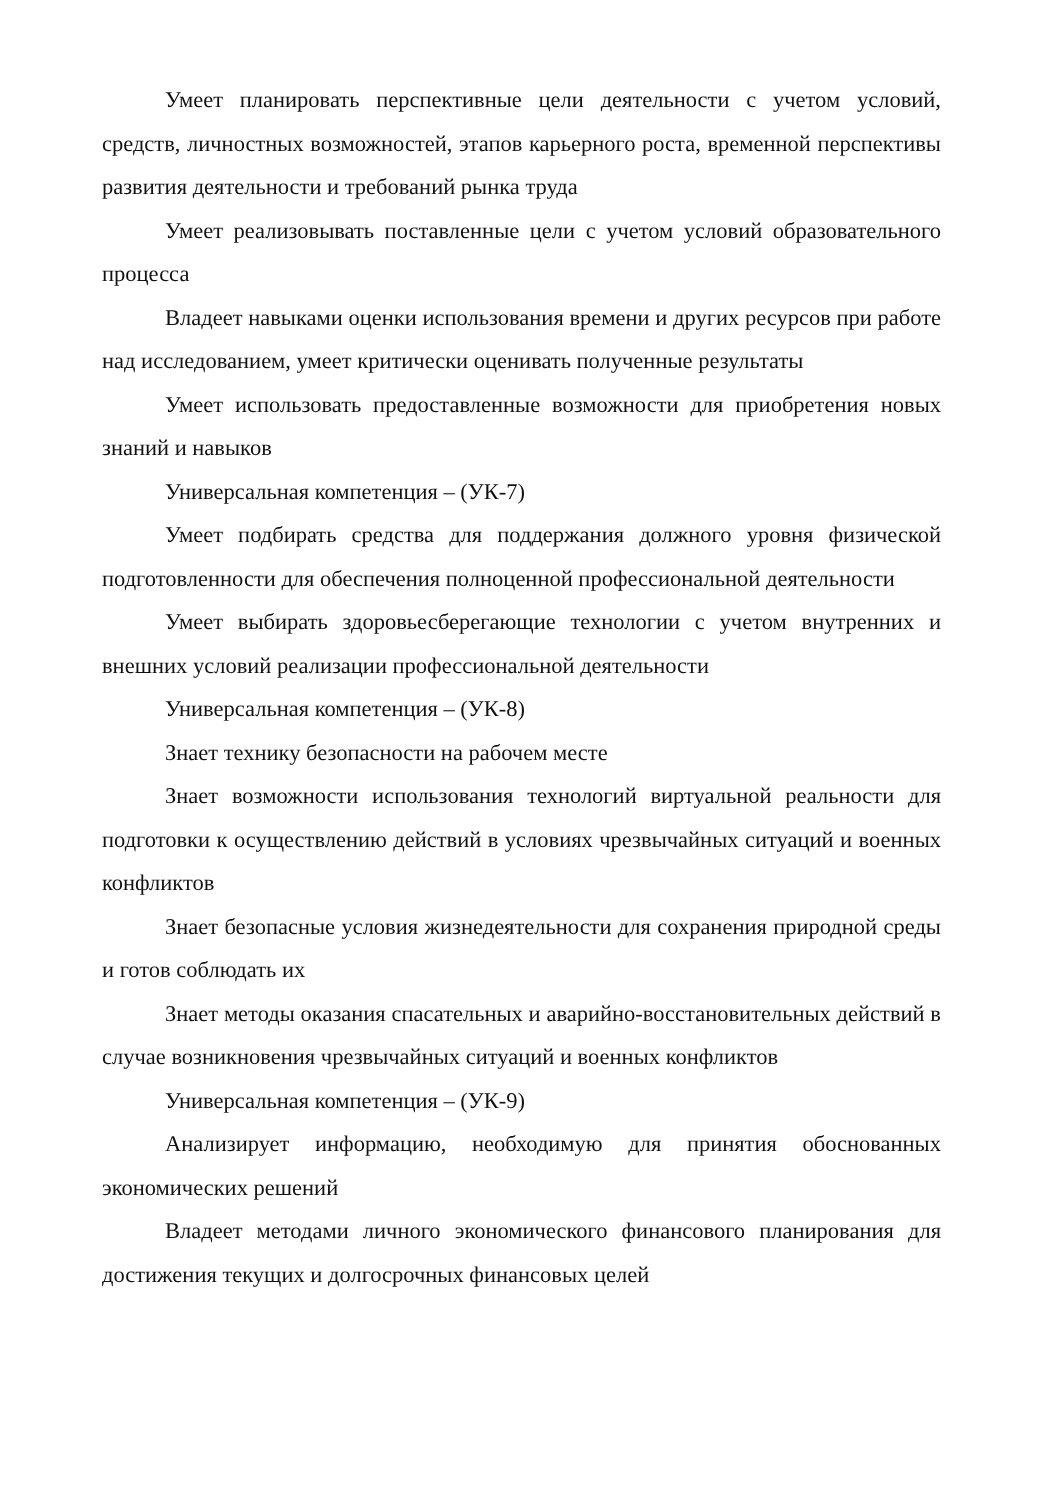Умеет планировать перспективные цели деятельности с учетом условий, средств, личностных возможностей, этапов карьерного роста, временной перспективы развития деятельности и требований рынка труда
Умеет реализовывать поставленные цели с учетом условий образовательного процесса
Владеет навыками оценки использования времени и других ресурсов при работе над исследованием, умеет критически оценивать полученные результаты
Умеет использовать предоставленные возможности для приобретения новых знаний и навыков
Универсальная компетенция – (УК-7)
Умеет подбирать средства для поддержания должного уровня физической подготовленности для обеспечения полноценной профессиональной деятельности
Умеет выбирать здоровьесберегающие технологии с учетом внутренних и внешних условий реализации профессиональной деятельности
Универсальная компетенция – (УК-8)
Знает технику безопасности на рабочем месте
Знает возможности использования технологий виртуальной реальности для подготовки к осуществлению действий в условиях чрезвычайных ситуаций и военных конфликтов
Знает безопасные условия жизнедеятельности для сохранения природной среды и готов соблюдать их
Знает методы оказания спасательных и аварийно-восстановительных действий в случае возникновения чрезвычайных ситуаций и военных конфликтов
Универсальная компетенция – (УК-9)
Анализирует информацию, необходимую для принятия обоснованных экономических решений
Владеет методами личного экономического финансового планирования для достижения текущих и долгосрочных финансовых целей